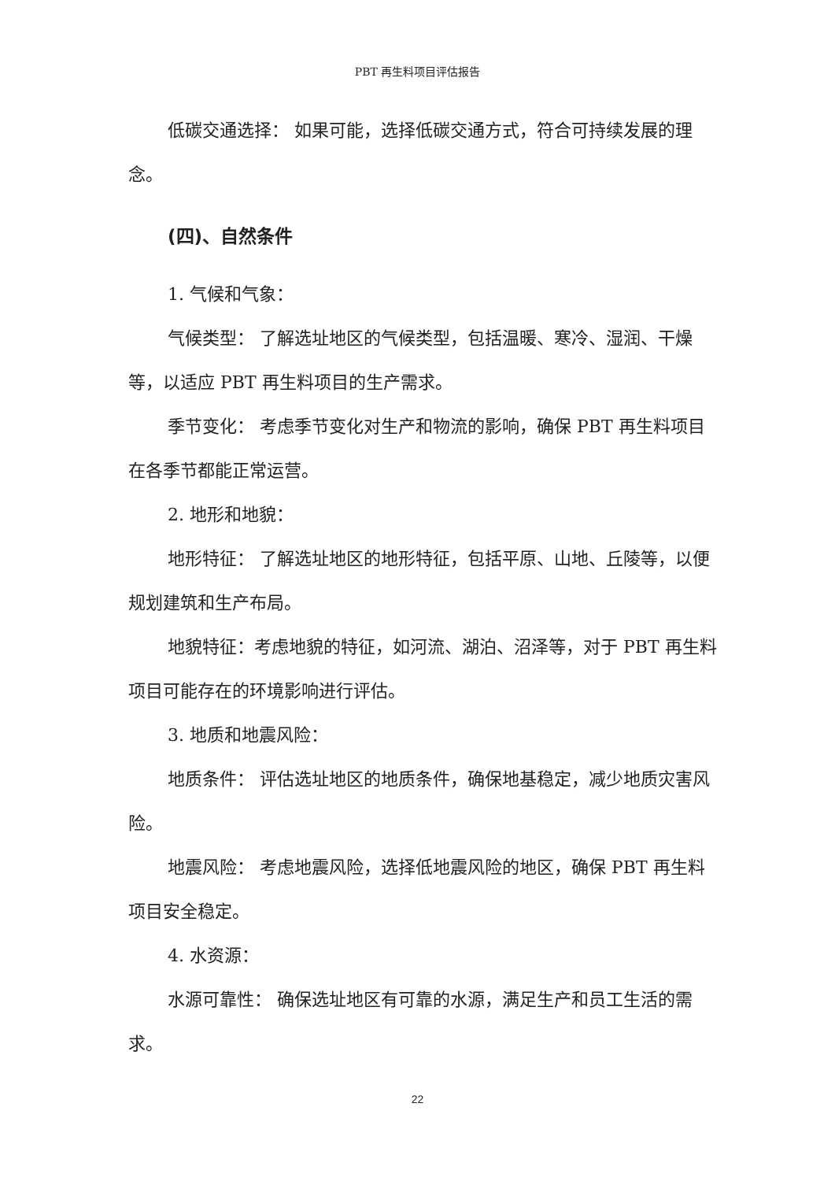PBT 再生料项目评估报告
低碳交通选择： 如果可能，选择低碳交通方式，符合可持续发展的理念。
(四)、自然条件
1. 气候和气象：
气候类型： 了解选址地区的气候类型，包括温暖、寒冷、湿润、干燥等，以适应 PBT 再生料项目的生产需求。
季节变化： 考虑季节变化对生产和物流的影响，确保 PBT 再生料项目在各季节都能正常运营。
2. 地形和地貌：
地形特征： 了解选址地区的地形特征，包括平原、山地、丘陵等，以便规划建筑和生产布局。
地貌特征：考虑地貌的特征，如河流、湖泊、沼泽等，对于 PBT 再生料项目可能存在的环境影响进行评估。
3. 地质和地震风险：
地质条件： 评估选址地区的地质条件，确保地基稳定，减少地质灾害风险。
地震风险： 考虑地震风险，选择低地震风险的地区，确保 PBT 再生料项目安全稳定。
4. 水资源：
水源可靠性： 确保选址地区有可靠的水源，满足生产和员工生活的需求。
22